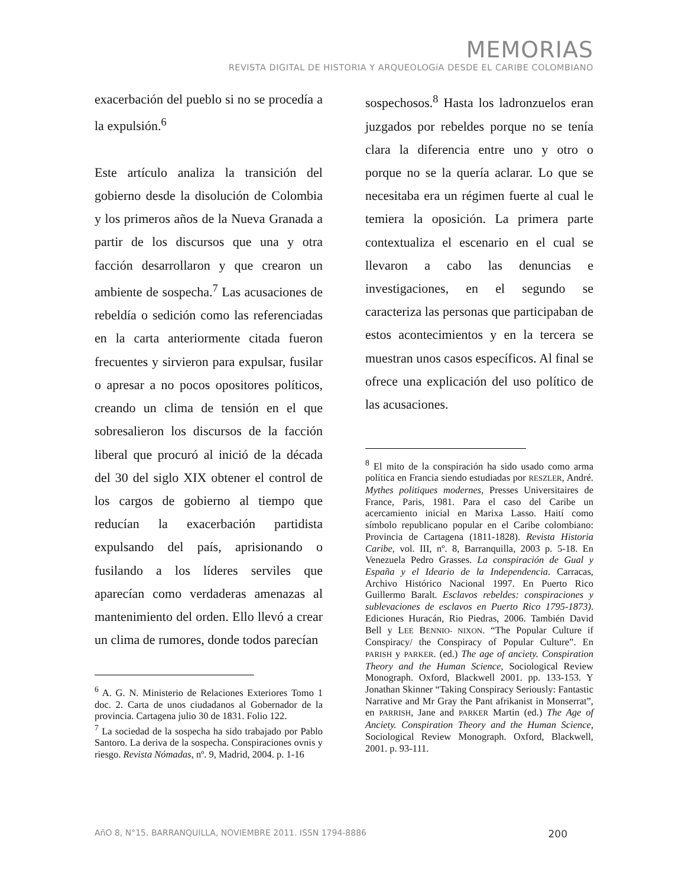MEMORIAS
REVISTA DIGITAL DE HISTORIA Y ARQUEOLOGíA DESDE EL CARIBE COLOMBIANO
exacerbación del pueblo si no se procedía a la expulsión.<sup>6</sup>
Este artículo analiza la transición del gobierno desde la disolución de Colombia y los primeros años de la Nueva Granada a partir de los discursos que una y otra facción desarrollaron y que crearon un ambiente de sospecha.<sup>7</sup> Las acusaciones de rebeldía o sedición como las referenciadas en la carta anteriormente citada fueron frecuentes y sirvieron para expulsar, fusilar o apresar a no pocos opositores políticos, creando un clima de tensión en el que sobresalieron los discursos de la facción liberal que procuró al inició de la década del 30 del siglo XIX obtener el control de los cargos de gobierno al tiempo que reducían la exacerbación partidista expulsando del país, aprisionando o fusilando a los líderes serviles que aparecían como verdaderas amenazas al mantenimiento del orden. Ello llevó a crear un clima de rumores, donde todos parecían
<sup>6</sup> A. G. N. Ministerio de Relaciones Exteriores Tomo 1 doc. 2. Carta de unos ciudadanos al Gobernador de la provincia. Cartagena julio 30 de 1831. Folio 122.
<sup>7</sup> La sociedad de la sospecha ha sido trabajado por Pablo Santoro. La deriva de la sospecha. Conspiraciones ovnis y riesgo. Revista Nómadas, nº. 9, Madrid, 2004. p. 1-16
sospechosos.<sup>8</sup> Hasta los ladronzuelos eran juzgados por rebeldes porque no se tenía clara la diferencia entre uno y otro o porque no se la quería aclarar. Lo que se necesitaba era un régimen fuerte al cual le temiera la oposición. La primera parte contextualiza el escenario en el cual se llevaron a cabo las denuncias e investigaciones, en el segundo se caracteriza las personas que participaban de estos acontecimientos y en la tercera se muestran unos casos específicos. Al final se ofrece una explicación del uso político de las acusaciones.
<sup>8</sup> El mito de la conspiración ha sido usado como arma política en Francia siendo estudiadas por RESZLER, André. Mythes politiques modernes, Presses Universitaires de France, Paris, 1981. Para el caso del Caribe un acercamiento inicial en Marixa Lasso. Haití como símbolo republicano popular en el Caribe colombiano: Provincia de Cartagena (1811-1828). Revista Historia Caribe, vol. III, nº. 8, Barranquilla, 2003 p. 5-18. En Venezuela Pedro Grasses. La conspiración de Gual y España y el Ideario de la Independencia. Carracas, Archivo Histórico Nacional 1997. En Puerto Rico Guillermo Baralt. Esclavos rebeldes: conspiraciones y sublevaciones de esclavos en Puerto Rico 1795-1873). Ediciones Huracán, Rio Piedras, 2006. También David Bell y LEE BENNIO- NIXON. “The Popular Culture if Conspiracy/ the Conspiracy of Popular Culture”. En PARISH y PARKER. (ed.) The age of anciety. Conspiration Theory and the Human Science, Sociological Review Monograph. Oxford, Blackwell 2001. pp. 133-153. Y Jonathan Skinner “Taking Conspiracy Seriously: Fantastic Narrative and Mr Gray the Pant afrikanist in Monserrat”, en PARRISH, Jane and PARKER Martin (ed.) The Age of Anciety. Conspiration Theory and the Human Science, Sociological Review Monograph. Oxford, Blackwell, 2001. p. 93-111.
AñO 8, N°15. BARRANQUILLA, NOVIEMBRE 2011. ISSN 1794-8886 200